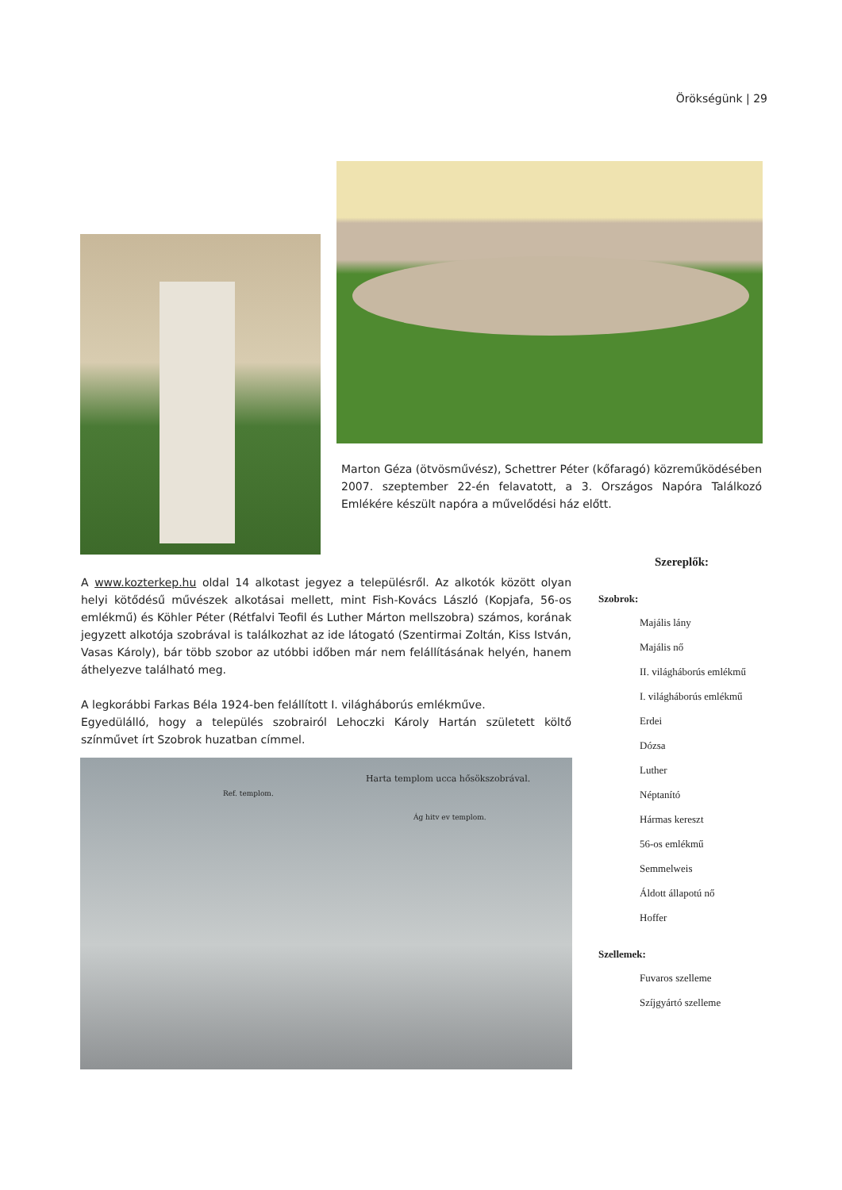Örökségünk | 29
Marton Géza (ötvösművész), Schettrer Péter (kőfaragó) közreműködésében 2007. szeptember 22-én felavatott, a 3. Országos Napóra Találkozó Emlékére készült napóra a művelődési ház előtt.
A www.kozterkep.hu oldal 14 alkotast jegyez a településről. Az alkotók között olyan helyi kötődésű művészek alkotásai mellett, mint Fish-Kovács László (Kopjafa, 56-os emlékmű) és Köhler Péter (Rétfalvi Teofil és Luther Márton mellszobra) számos, korának jegyzett alkotója szobrával is találkozhat az ide látogató (Szentirmai Zoltán, Kiss István, Vasas Károly), bár több szobor az utóbbi időben már nem felállításának helyén, hanem áthelyezve található meg.
A legkorábbi Farkas Béla 1924-ben felállított I. világháborús emlékműve.
Egyedülálló, hogy a település szobrairól Lehoczki Károly Hartán született költő színművet írt Szobrok huzatban címmel.
Ref. templom.
Harta templom ucca hősökszobrával.
Ág hitv ev templom.
Szereplők:
Szobrok:
Majális lány
Majális nő
II. világháborús emlékmű
I. világháborús emlékmű
Erdei
Dózsa
Luther
Néptanító
Hármas kereszt
56-os emlékmű
Semmelweis
Áldott állapotú nő
Hoffer
Szellemek:
Fuvaros szelleme
Szíjgyártó szelleme